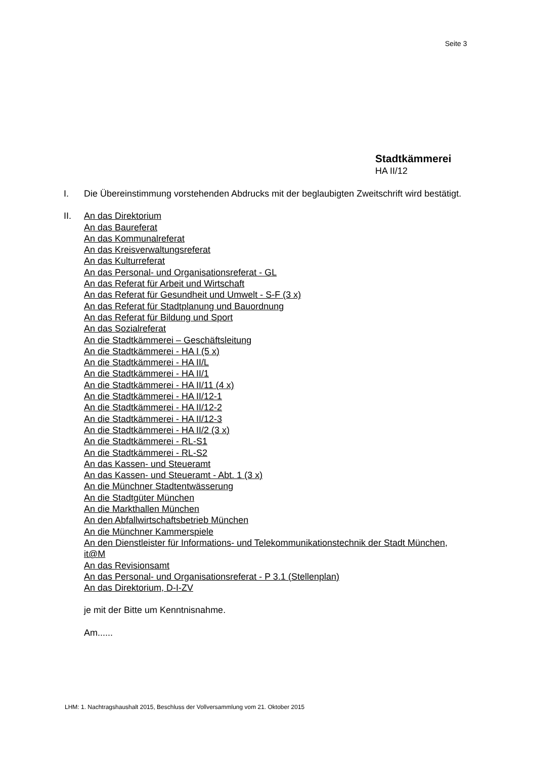Seite 3
Stadtkämmerei
HA II/12
I. Die Übereinstimmung vorstehenden Abdrucks mit der beglaubigten Zweitschrift wird bestätigt.
II. An das Direktorium
An das Baureferat
An das Kommunalreferat
An das Kreisverwaltungsreferat
An das Kulturreferat
An das Personal- und Organisationsreferat - GL
An das Referat für Arbeit und Wirtschaft
An das Referat für Gesundheit und Umwelt - S-F (3 x)
An das Referat für Stadtplanung und Bauordnung
An das Referat für Bildung und Sport
An das Sozialreferat
An die Stadtkämmerei – Geschäftsleitung
An die Stadtkämmerei - HA I (5 x)
An die Stadtkämmerei - HA II/L
An die Stadtkämmerei - HA II/1
An die Stadtkämmerei - HA II/11 (4 x)
An die Stadtkämmerei - HA II/12-1
An die Stadtkämmerei - HA II/12-2
An die Stadtkämmerei - HA II/12-3
An die Stadtkämmerei - HA II/2 (3 x)
An die Stadtkämmerei - RL-S1
An die Stadtkämmerei - RL-S2
An das Kassen- und Steueramt
An das Kassen- und Steueramt - Abt. 1 (3 x)
An die Münchner Stadtentwässerung
An die Stadtgüter München
An die Markthallen München
An den Abfallwirtschaftsbetrieb München
An die Münchner Kammerspiele
An den Dienstleister für Informations- und Telekommunikationstechnik der Stadt München, it@M
An das Revisionsamt
An das Personal- und Organisationsreferat - P 3.1 (Stellenplan)
An das Direktorium, D-I-ZV
je mit der Bitte um Kenntnisnahme.
Am......
LHM: 1. Nachtragshaushalt 2015, Beschluss der Vollversammlung vom 21. Oktober 2015